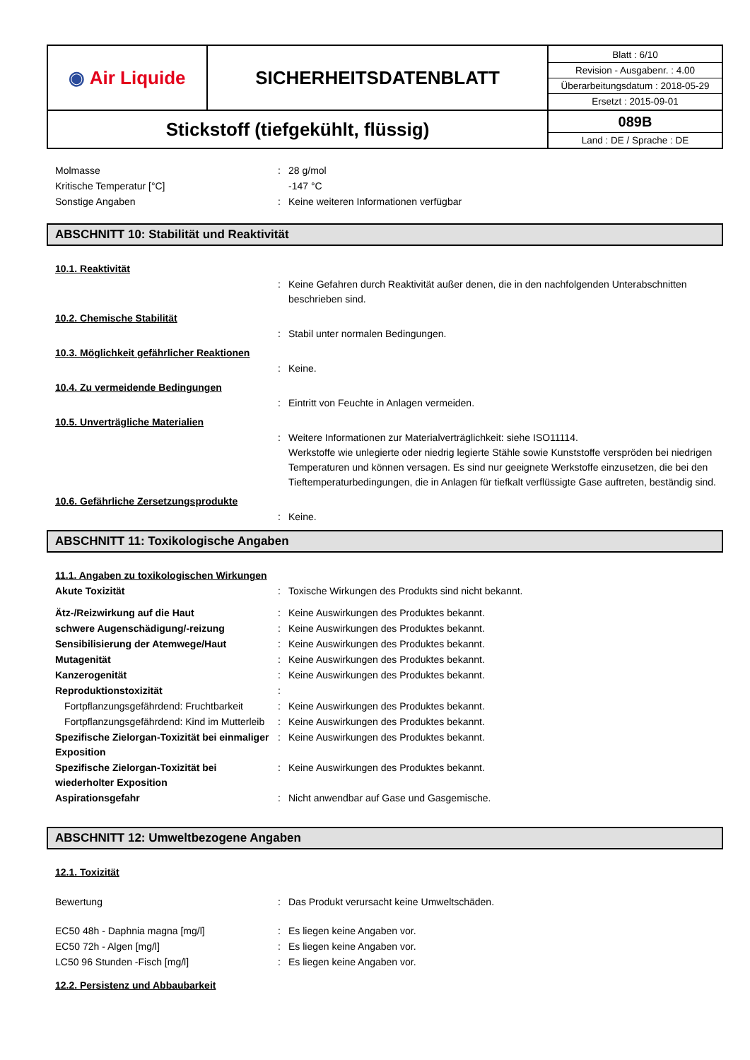| ◉ Air Liquide | SICHERHEITSDATENBLATT | Blatt : 6/10 Revision - Ausgabenr. : 4.00 Überarbeitungsdatum : 2018-05-29 Ersetzt : 2015-09-01 |
| Stickstoff (tiefgekühlt, flüssig) | | 089B Land : DE / Sprache : DE |
Molmasse : 28 g/mol
Kritische Temperatur [°C] -147 °C
Sonstige Angaben : Keine weiteren Informationen verfügbar
ABSCHNITT 10: Stabilität und Reaktivität
10.1. Reaktivität
: Keine Gefahren durch Reaktivität außer denen, die in den nachfolgenden Unterabschnitten beschrieben sind.
10.2. Chemische Stabilität
: Stabil unter normalen Bedingungen.
10.3. Möglichkeit gefährlicher Reaktionen
: Keine.
10.4. Zu vermeidende Bedingungen
: Eintritt von Feuchte in Anlagen vermeiden.
10.5. Unverträgliche Materialien
: Weitere Informationen zur Materialverträglichkeit: siehe ISO11114.
Werkstoffe wie unlegierte oder niedrig legierte Stähle sowie Kunststoffe verspröden bei niedrigen Temperaturen und können versagen. Es sind nur geeignete Werkstoffe einzusetzen, die bei den Tieftemperaturbedingungen, die in Anlagen für tiefkalt verflüssigte Gase auftreten, beständig sind.
10.6. Gefährliche Zersetzungsprodukte
: Keine.
ABSCHNITT 11: Toxikologische Angaben
11.1. Angaben zu toxikologischen Wirkungen
Akute Toxizität : Toxische Wirkungen des Produkts sind nicht bekannt.
Ätz-/Reizwirkung auf die Haut : Keine Auswirkungen des Produktes bekannt.
schwere Augenschädigung/-reizung : Keine Auswirkungen des Produktes bekannt.
Sensibilisierung der Atemwege/Haut : Keine Auswirkungen des Produktes bekannt.
Mutagenität : Keine Auswirkungen des Produktes bekannt.
Kanzerogenität : Keine Auswirkungen des Produktes bekannt.
Reproduktionstoxizität :
Fortpflanzungsgefährdend: Fruchtbarkeit
: Keine Auswirkungen des Produktes bekannt.
Fortpflanzungsgefährdend: Kind im Mutterleib
: Keine Auswirkungen des Produktes bekannt.
Spezifische Zielorgan-Toxizität bei einmaliger Exposition
: Keine Auswirkungen des Produktes bekannt.
Spezifische Zielorgan-Toxizität bei wiederholter Exposition
: Keine Auswirkungen des Produktes bekannt.
Aspirationsgefahr : Nicht anwendbar auf Gase und Gasgemische.
ABSCHNITT 12: Umweltbezogene Angaben
12.1. Toxizität
Bewertung : Das Produkt verursacht keine Umweltschäden.
EC50 48h - Daphnia magna [mg/l] : Es liegen keine Angaben vor.
EC50 72h - Algen [mg/l] : Es liegen keine Angaben vor.
LC50 96 Stunden -Fisch [mg/l] : Es liegen keine Angaben vor.
12.2. Persistenz und Abbaubarkeit